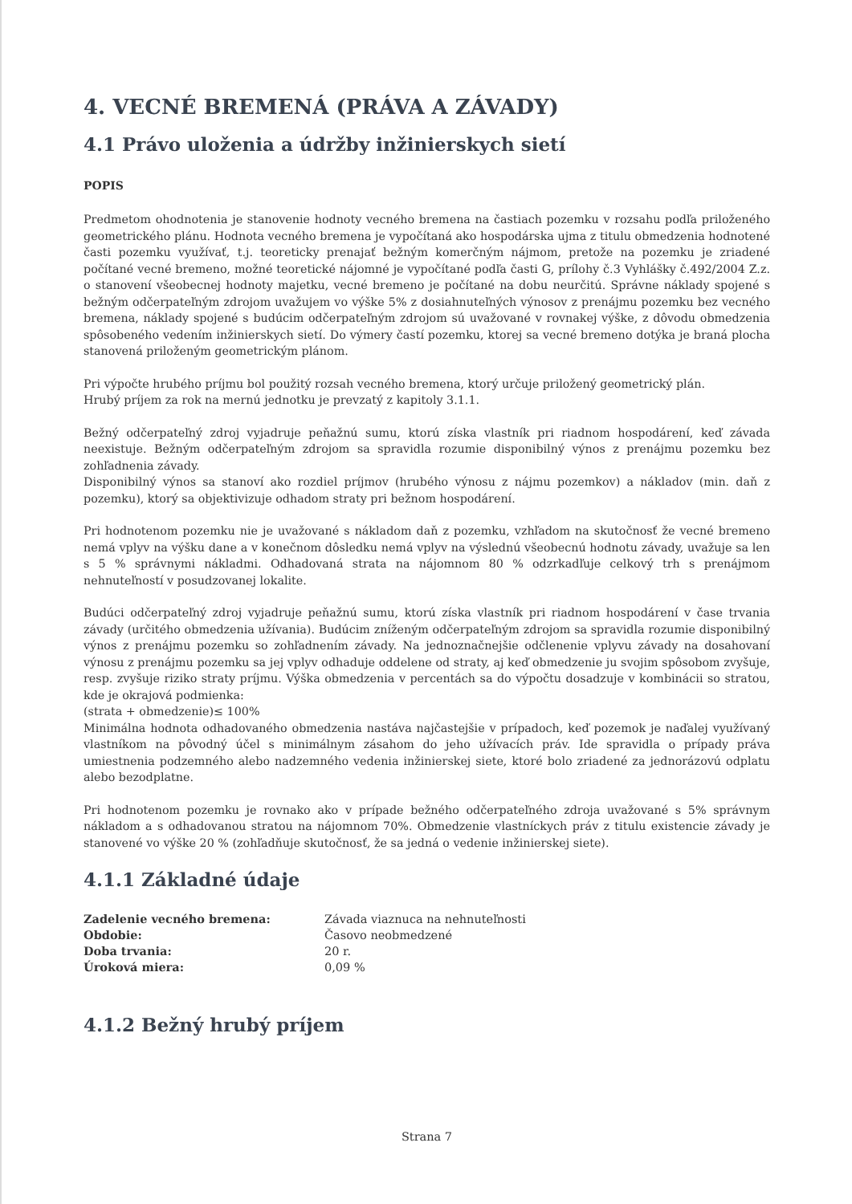4. VECNÉ BREMENÁ (PRÁVA A ZÁVADY)
4.1 Právo uloženia a údržby inžinierskych sietí
POPIS
Predmetom ohodnotenia je stanovenie hodnoty vecného bremena na častiach pozemku v rozsahu podľa priloženého geometrického plánu. Hodnota vecného bremena je vypočítaná ako hospodárska ujma z titulu obmedzenia hodnotené časti pozemku využívať, t.j. teoreticky prenajať bežným komerčným nájmom, pretože na pozemku je zriadené počítané vecné bremeno, možné teoretické nájomné je vypočítané podľa časti G, prílohy č.3 Vyhlášky č.492/2004 Z.z. o stanovení všeobecnej hodnoty majetku, vecné bremeno je počítané na dobu neurčitú. Správne náklady spojené s bežným odčerpateľným zdrojom uvažujem vo výške 5% z dosiahnuteľných výnosov z prenájmu pozemku bez vecného bremena, náklady spojené s budúcim odčerpateľným zdrojom sú uvažované v rovnakej výške, z dôvodu obmedzenia spôsobeného vedením inžinierskych sietí. Do výmery častí pozemku, ktorej sa vecné bremeno dotýka je braná plocha stanovená priloženým geometrickým plánom.
Pri výpočte hrubého príjmu bol použitý rozsah vecného bremena, ktorý určuje priložený geometrický plán.
Hrubý príjem za rok na mernú jednotku je prevzatý z kapitoly 3.1.1.
Bežný odčerpateľný zdroj vyjadruje peňažnú sumu, ktorú získa vlastník pri riadnom hospodárení, keď závada neexistuje. Bežným odčerpateľným zdrojom sa spravidla rozumie disponibilný výnos z prenájmu pozemku bez zohľadnenia závady.
Disponibilný výnos sa stanoví ako rozdiel príjmov (hrubého výnosu z nájmu pozemkov) a nákladov (min. daň z pozemku), ktorý sa objektivizuje odhadom straty pri bežnom hospodárení.
Pri hodnotenom pozemku nie je uvažované s nákladom daň z pozemku, vzhľadom na skutočnosť že vecné bremeno nemá vplyv na výšku dane a v konečnom dôsledku nemá vplyv na výslednú všeobecnú hodnotu závady, uvažuje sa len s 5 % správnymi nákladmi. Odhadovaná strata na nájomnom 80 % odzrkadľuje celkový trh s prenájmom nehnuteľností v posudzovanej lokalite.
Budúci odčerpateľný zdroj vyjadruje peňažnú sumu, ktorú získa vlastník pri riadnom hospodárení v čase trvania závady (určitého obmedzenia užívania). Budúcim zníženým odčerpateľným zdrojom sa spravidla rozumie disponibilný výnos z prenájmu pozemku so zohľadnením závady. Na jednoznačnejšie odčlenenie vplyvu závady na dosahovaní výnosu z prenájmu pozemku sa jej vplyv odhaduje oddelene od straty, aj keď obmedzenie ju svojim spôsobom zvyšuje, resp. zvyšuje riziko straty príjmu. Výška obmedzenia v percentách sa do výpočtu dosadzuje v kombinácii so stratou, kde je okrajová podmienka:
(strata + obmedzenie)≤ 100%
Minimálna hodnota odhadovaného obmedzenia nastáva najčastejšie v prípadoch, keď pozemok je naďalej využívaný vlastníkom na pôvodný účel s minimálnym zásahom do jeho užívacích práv. Ide spravidla o prípady práva umiestnenia podzemného alebo nadzemného vedenia inžinierskej siete, ktoré bolo zriadené za jednorázovú odplatu alebo bezodplatne.
Pri hodnotenom pozemku je rovnako ako v prípade bežného odčerpateľného zdroja uvažované s 5% správnym nákladom a s odhadovanou stratou na nájomnom 70%. Obmedzenie vlastníckych práv z titulu existencie závady je stanovené vo výške 20 % (zohľadňuje skutočnosť, že sa jedná o vedenie inžinierskej siete).
4.1.1 Základné údaje
| Zadelenie vecného bremena: | Závada viaznuca na nehnuteľnosti |
| Obdobie: | Časovo neobmedzené |
| Doba trvania: | 20 r. |
| Úroková miera: | 0,09 % |
4.1.2 Bežný hrubý príjem
Strana 7